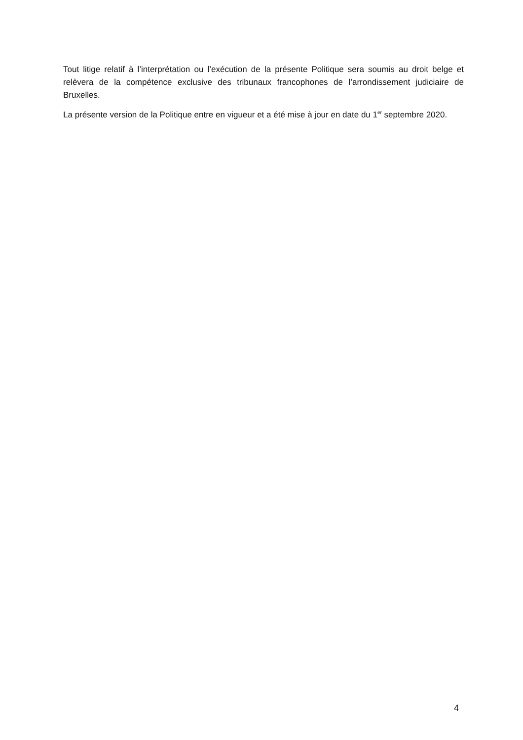Tout litige relatif à l’interprétation ou l’exécution de la présente Politique sera soumis au droit belge et relèvera de la compétence exclusive des tribunaux francophones de l’arrondissement judiciaire de Bruxelles.
La présente version de la Politique entre en vigueur et a été mise à jour en date du 1<sup>er</sup> septembre 2020.
4